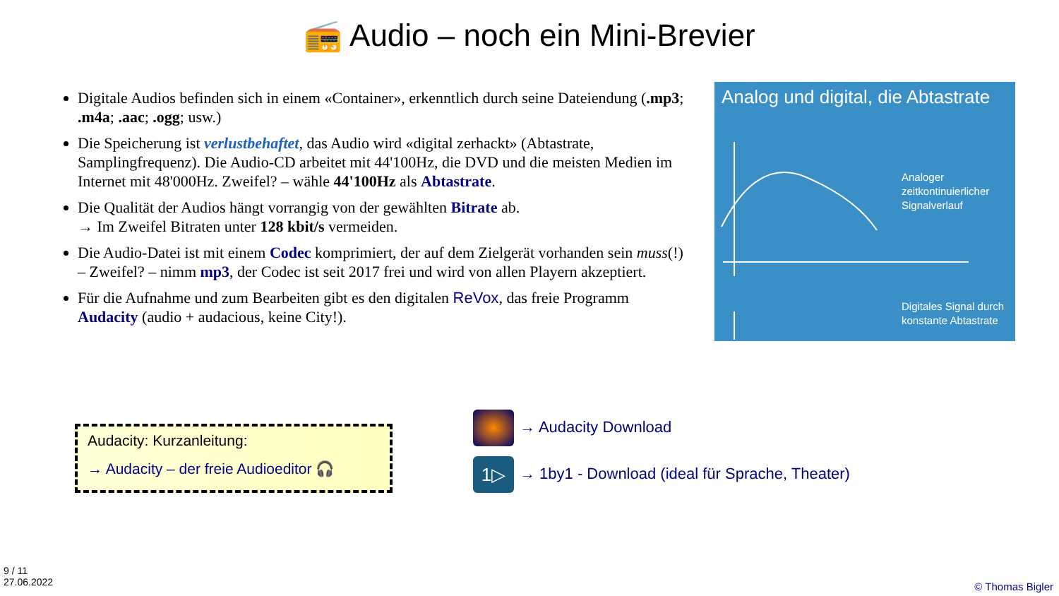📻 Audio – noch ein Mini-Brevier
Digitale Audios befinden sich in einem «Container», erkenntlich durch seine Dateiendung (.mp3; .m4a; .aac; .ogg; usw.)
Die Speicherung ist verlustbehaftet, das Audio wird «digital zerhackt» (Abtastrate, Samplingfrequenz). Die Audio-CD arbeitet mit 44'100Hz, die DVD und die meisten Medien im Internet mit 48'000Hz. Zweifel? – wähle 44'100Hz als Abtastrate.
Die Qualität der Audios hängt vorrangig von der gewählten Bitrate ab.
→ Im Zweifel Bitraten unter 128 kbit/s vermeiden.
Die Audio-Datei ist mit einem Codec komprimiert, der auf dem Zielgerät vorhanden sein muss(!) – Zweifel? – nimm mp3, der Codec ist seit 2017 frei und wird von allen Playern akzeptiert.
Für die Aufnahme und zum Bearbeiten gibt es den digitalen ReVox, das freie Programm Audacity (audio + audacious, keine City!).
Analog und digital, die Abtastrate
Analoger
zeitkontinuierlicher
Signalverlauf
Digitales Signal durch
konstante Abtastrate
Audacity: Kurzanleitung:
→ Audacity – der freie Audioeditor 🎧
→ Audacity Download
1▷ → 1by1 - Download (ideal für Sprache, Theater)
9 / 11
27.06.2022
© Thomas Bigler